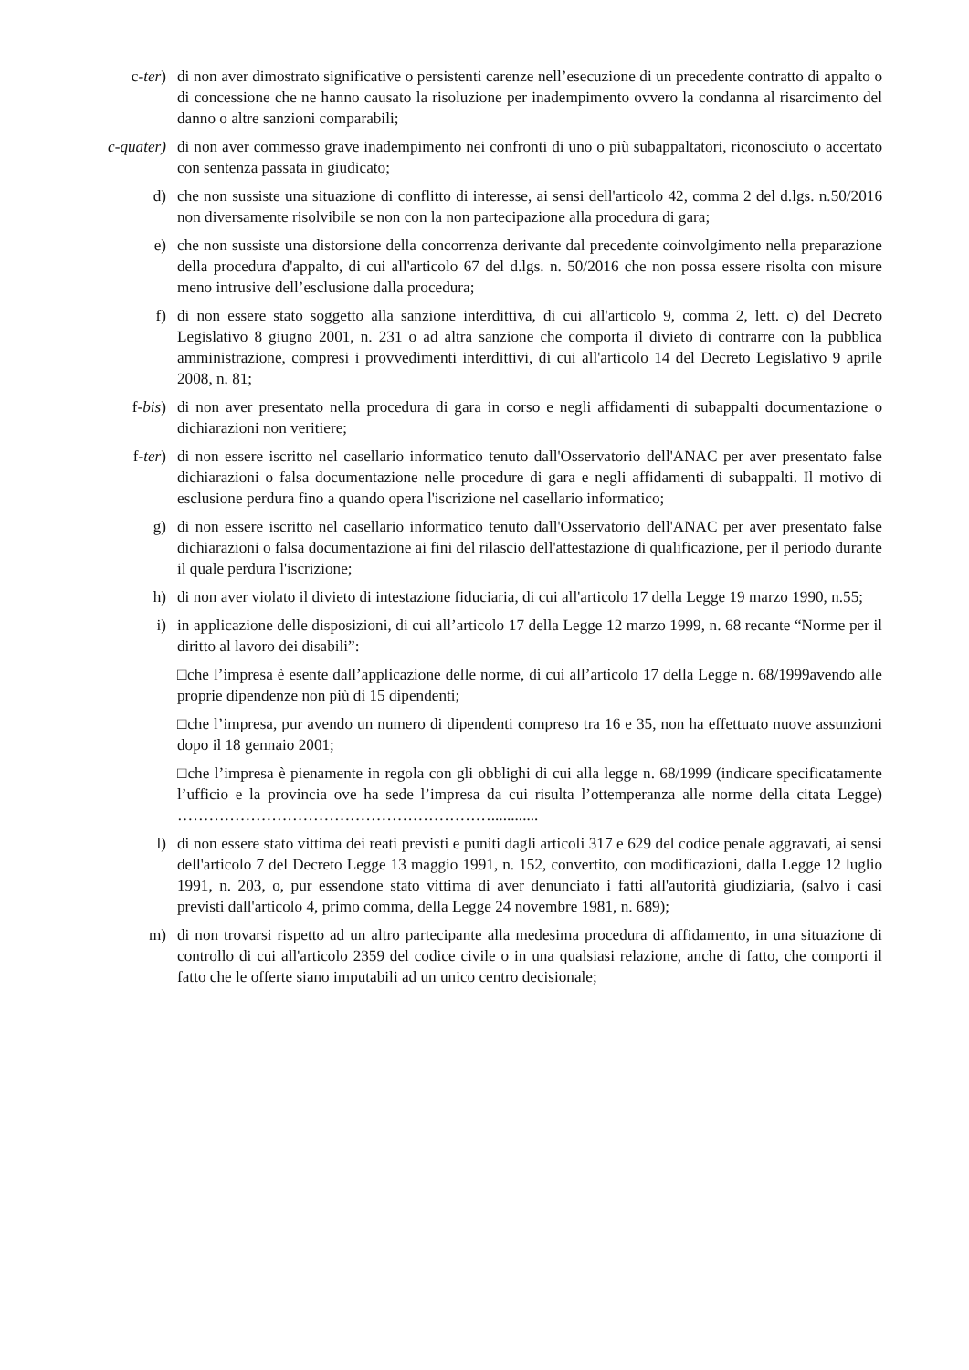c-ter) di non aver dimostrato significative o persistenti carenze nell’esecuzione di un precedente contratto di appalto o di concessione che ne hanno causato la risoluzione per inadempimento ovvero la condanna al risarcimento del danno o altre sanzioni comparabili;
c-quater)
di non aver commesso grave inadempimento nei confronti di uno o più subappaltatori, riconosciuto o accertato con sentenza passata in giudicato;
d) che non sussiste una situazione di conflitto di interesse, ai sensi dell'articolo 42, comma 2 del d.lgs. n.50/2016 non diversamente risolvibile se non con la non partecipazione alla procedura di gara;
e) che non sussiste una distorsione della concorrenza derivante dal precedente coinvolgimento nella preparazione della procedura d'appalto, di cui all'articolo 67 del d.lgs. n. 50/2016 che non possa essere risolta con misure meno intrusive dell’esclusione dalla procedura;
f) di non essere stato soggetto alla sanzione interdittiva, di cui all'articolo 9, comma 2, lett. c) del Decreto Legislativo 8 giugno 2001, n. 231 o ad altra sanzione che comporta il divieto di contrarre con la pubblica amministrazione, compresi i provvedimenti interdittivi, di cui all'articolo 14 del Decreto Legislativo 9 aprile 2008, n. 81;
f-bis) di non aver presentato nella procedura di gara in corso e negli affidamenti di subappalti documentazione o dichiarazioni non veritiere;
f-ter) di non essere iscritto nel casellario informatico tenuto dall'Osservatorio dell'ANAC per aver presentato false dichiarazioni o falsa documentazione nelle procedure di gara e negli affidamenti di subappalti. Il motivo di esclusione perdura fino a quando opera l'iscrizione nel casellario informatico;
g) di non essere iscritto nel casellario informatico tenuto dall'Osservatorio dell'ANAC per aver presentato false dichiarazioni o falsa documentazione ai fini del rilascio dell'attestazione di qualificazione, per il periodo durante il quale perdura l'iscrizione;
h) di non aver violato il divieto di intestazione fiduciaria, di cui all'articolo 17 della Legge 19 marzo 1990, n.55;
i) in applicazione delle disposizioni, di cui all’articolo 17 della Legge 12 marzo 1999, n. 68 recante “Norme per il diritto al lavoro dei disabili”:
□che l’impresa è esente dall’applicazione delle norme, di cui all’articolo 17 della Legge n. 68/1999avendo alle proprie dipendenze non più di 15 dipendenti;
□che l’impresa, pur avendo un numero di dipendenti compreso tra 16 e 35, non ha effettuato nuove assunzioni dopo il 18 gennaio 2001;
□che l’impresa è pienamente in regola con gli obblighi di cui alla legge n. 68/1999 (indicare specificatamente l’ufficio e la provincia ove ha sede l’impresa da cui risulta l’ottemperanza alle norme della citata Legge) ……………………………………………………............
l) di non essere stato vittima dei reati previsti e puniti dagli articoli 317 e 629 del codice penale aggravati, ai sensi dell'articolo 7 del Decreto Legge 13 maggio 1991, n. 152, convertito, con modificazioni, dalla Legge 12 luglio 1991, n. 203, o, pur essendone stato vittima di aver denunciato i fatti all'autorità giudiziaria, (salvo i casi previsti dall'articolo 4, primo comma, della Legge 24 novembre 1981, n. 689);
m) di non trovarsi rispetto ad un altro partecipante alla medesima procedura di affidamento, in una situazione di controllo di cui all'articolo 2359 del codice civile o in una qualsiasi relazione, anche di fatto, che comporti il fatto che le offerte siano imputabili ad un unico centro decisionale;